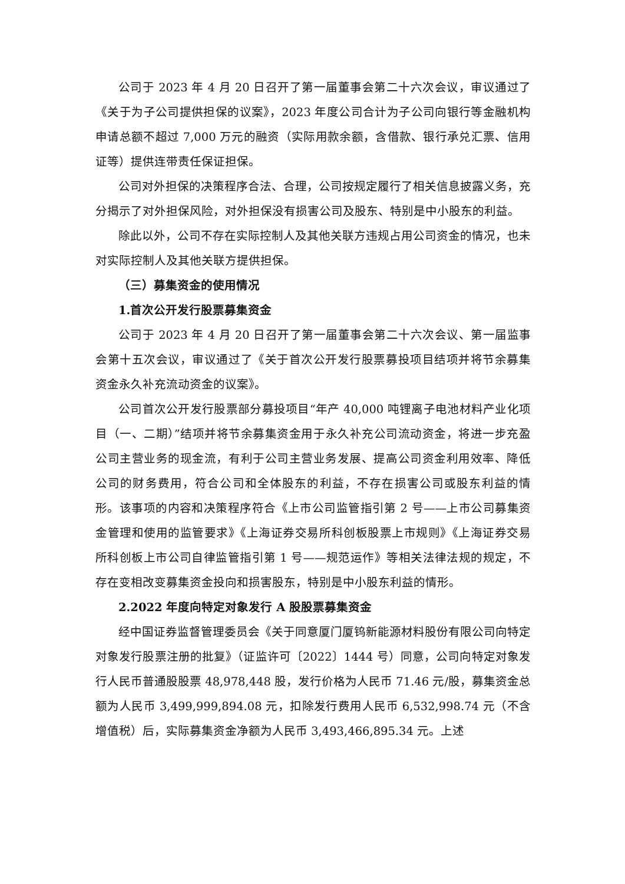公司于 2023 年 4 月 20 日召开了第一届董事会第二十六次会议，审议通过了《关于为子公司提供担保的议案》，2023 年度公司合计为子公司向银行等金融机构申请总额不超过 7,000 万元的融资（实际用款余额，含借款、银行承兑汇票、信用证等）提供连带责任保证担保。
公司对外担保的决策程序合法、合理，公司按规定履行了相关信息披露义务，充分揭示了对外担保风险，对外担保没有损害公司及股东、特别是中小股东的利益。
除此以外，公司不存在实际控制人及其他关联方违规占用公司资金的情况，也未对实际控制人及其他关联方提供担保。
（三）募集资金的使用情况
1.首次公开发行股票募集资金
公司于 2023 年 4 月 20 日召开了第一届董事会第二十六次会议、第一届监事会第十五次会议，审议通过了《关于首次公开发行股票募投项目结项并将节余募集资金永久补充流动资金的议案》。
公司首次公开发行股票部分募投项目“年产 40,000 吨锂离子电池材料产业化项目（一、二期）”结项并将节余募集资金用于永久补充公司流动资金，将进一步充盈公司主营业务的现金流，有利于公司主营业务发展、提高公司资金利用效率、降低公司的财务费用，符合公司和全体股东的利益，不存在损害公司或股东利益的情形。该事项的内容和决策程序符合《上市公司监管指引第 2 号——上市公司募集资金管理和使用的监管要求》《上海证券交易所科创板股票上市规则》《上海证券交易所科创板上市公司自律监管指引第 1 号——规范运作》等相关法律法规的规定，不存在变相改变募集资金投向和损害股东，特别是中小股东利益的情形。
2.2022 年度向特定对象发行 A 股股票募集资金
经中国证券监督管理委员会《关于同意厦门厦钨新能源材料股份有限公司向特定对象发行股票注册的批复》（证监许可〔2022〕1444 号）同意，公司向特定对象发行人民币普通股股票 48,978,448 股，发行价格为人民币 71.46 元/股，募集资金总额为人民币 3,499,999,894.08 元，扣除发行费用人民币 6,532,998.74 元（不含增值税）后，实际募集资金净额为人民币 3,493,466,895.34 元。上述